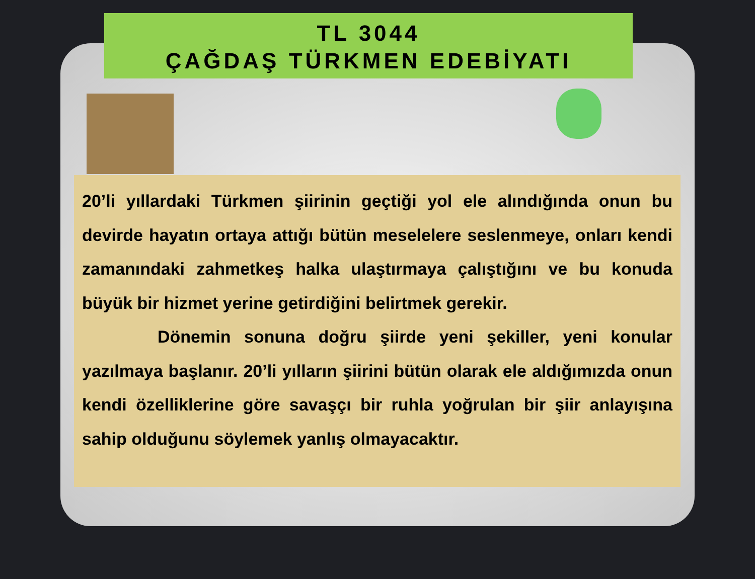TL 3044
ÇAĞDAŞ TÜRKMEN EDEBİYATI
20’li yıllardaki Türkmen şiirinin geçtiği yol ele alındığında onun bu devirde hayatın ortaya attığı bütün meselelere seslenmeye, onları kendi zamanındaki zahmetkeş halka ulaştırmaya çalıştığını ve bu konuda büyük bir hizmet yerine getirdiğini belirtmek gerekir.
Dönemin sonuna doğru şiirde yeni şekiller, yeni konular yazılmaya başlanır. 20’li yılların şiirini bütün olarak ele aldığımızda onun kendi özelliklerine göre savaşçı bir ruhla yoğrulan bir şiir anlayışına sahip olduğunu söylemek yanlış olmayacaktır.